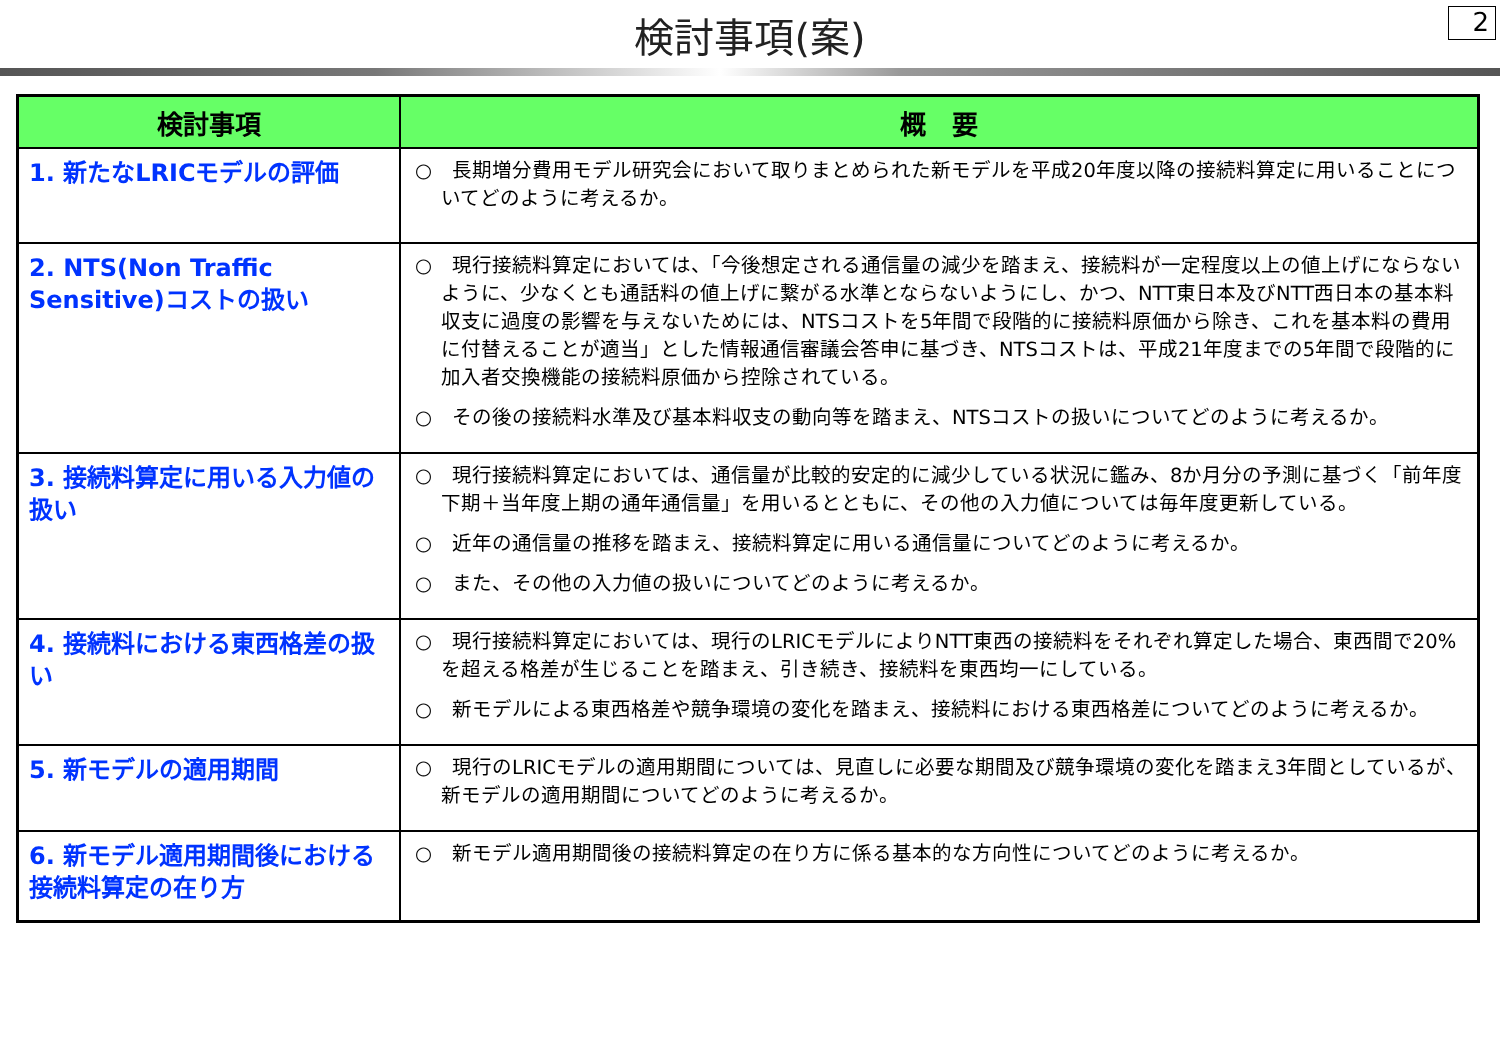検討事項(案)
2
| 検討事項 | 概 要 |
| --- | --- |
| 1. 新たなLRICモデルの評価 | ○ 長期増分費用モデル研究会において取りまとめられた新モデルを平成20年度以降の接続料算定に用いることについてどのように考えるか。 |
| 2. NTS(Non Traffic Sensitive)コストの扱い | ○ 現行接続料算定においては、「今後想定される通信量の減少を踏まえ、接続料が一定程度以上の値上げにならないように、少なくとも通話料の値上げに繋がる水準とならないようにし、かつ、NTT東日本及びNTT西日本の基本料収支に過度の影響を与えないためには、NTSコストを5年間で段階的に接続料原価から除き、これを基本料の費用に付替えることが適当」とした情報通信審議会答申に基づき、NTSコストは、平成21年度までの5年間で段階的に加入者交換機能の接続料原価から控除されている。 ○ その後の接続料水準及び基本料収支の動向等を踏まえ、NTSコストの扱いについてどのように考えるか。 |
| 3. 接続料算定に用いる入力値の扱い | ○ 現行接続料算定においては、通信量が比較的安定的に減少している状況に鑑み、8か月分の予測に基づく「前年度下期＋当年度上期の通年通信量」を用いるとともに、その他の入力値については毎年度更新している。 ○ 近年の通信量の推移を踏まえ、接続料算定に用いる通信量についてどのように考えるか。 ○ また、その他の入力値の扱いについてどのように考えるか。 |
| 4. 接続料における東西格差の扱い | ○ 現行接続料算定においては、現行のLRICモデルによりNTT東西の接続料をそれぞれ算定した場合、東西間で20%を超える格差が生じることを踏まえ、引き続き、接続料を東西均一にしている。 ○ 新モデルによる東西格差や競争環境の変化を踏まえ、接続料における東西格差についてどのように考えるか。 |
| 5. 新モデルの適用期間 | ○ 現行のLRICモデルの適用期間については、見直しに必要な期間及び競争環境の変化を踏まえ3年間としているが、新モデルの適用期間についてどのように考えるか。 |
| 6. 新モデル適用期間後における接続料算定の在り方 | ○ 新モデル適用期間後の接続料算定の在り方に係る基本的な方向性についてどのように考えるか。 |